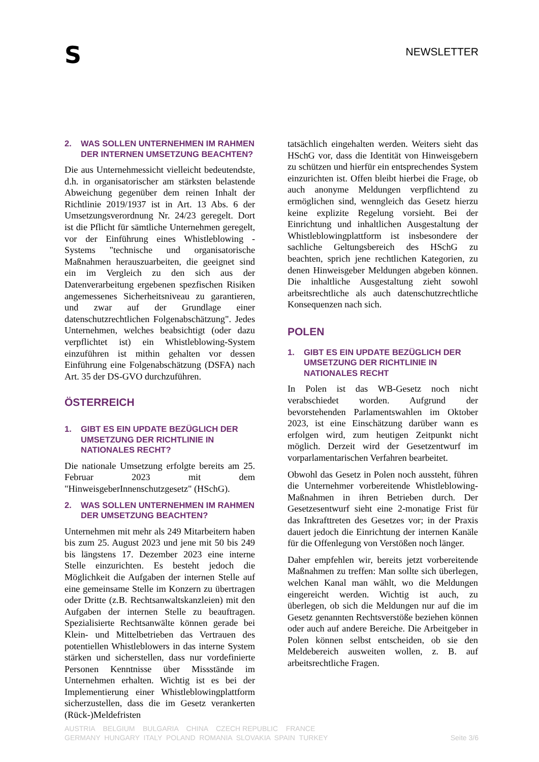S
NEWSLETTER
2. WAS SOLLEN UNTERNEHMEN IM RAHMEN DER INTERNEN UMSETZUNG BEACHTEN?
Die aus Unternehmessicht vielleicht bedeutendste, d.h. in organisatorischer am stärksten belastende Abweichung gegenüber dem reinen Inhalt der Richtlinie 2019/1937 ist in Art. 13 Abs. 6 der Umsetzungsverordnung Nr. 24/23 geregelt. Dort ist die Pflicht für sämtliche Unternehmen geregelt, vor der Einführung eines Whistleblowing - Systems "technische und organisatorische Maßnahmen herauszuarbeiten, die geeignet sind ein im Vergleich zu den sich aus der Datenverarbeitung ergebenen spezfischen Risiken angemessenes Sicherheitsniveau zu garantieren, und zwar auf der Grundlage einer datenschutzrechtlichen Folgenabschätzung". Jedes Unternehmen, welches beabsichtigt (oder dazu verpflichtet ist) ein Whistleblowing-System einzuführen ist mithin gehalten vor dessen Einführung eine Folgenabschätzung (DSFA) nach Art. 35 der DS-GVO durchzuführen.
ÖSTERREICH
1. GIBT ES EIN UPDATE BEZÜGLICH DER UMSETZUNG DER RICHTLINIE IN NATIONALES RECHT?
Die nationale Umsetzung erfolgte bereits am 25. Februar 2023 mit dem "HinweisgeberInnenschutzgesetz" (HSchG).
2. WAS SOLLEN UNTERNEHMEN IM RAHMEN DER UMSETZUNG BEACHTEN?
Unternehmen mit mehr als 249 Mitarbeitern haben bis zum 25. August 2023 und jene mit 50 bis 249 bis längstens 17. Dezember 2023 eine interne Stelle einzurichten. Es besteht jedoch die Möglichkeit die Aufgaben der internen Stelle auf eine gemeinsame Stelle im Konzern zu übertragen oder Dritte (z.B. Rechtsanwaltskanzleien) mit den Aufgaben der internen Stelle zu beauftragen. Spezialisierte Rechtsanwälte können gerade bei Klein- und Mittelbetrieben das Vertrauen des potentiellen Whistleblowers in das interne System stärken und sicherstellen, dass nur vordefinierte Personen Kenntnisse über Missstände im Unternehmen erhalten. Wichtig ist es bei der Implementierung einer Whistleblowingplattform sicherzustellen, dass die im Gesetz verankerten (Rück-)Meldefristen
tatsächlich eingehalten werden. Weiters sieht das HSchG vor, dass die Identität von Hinweisgebern zu schützen und hierfür ein entsprechendes System einzurichten ist. Offen bleibt hierbei die Frage, ob auch anonyme Meldungen verpflichtend zu ermöglichen sind, wenngleich das Gesetz hierzu keine explizite Regelung vorsieht. Bei der Einrichtung und inhaltlichen Ausgestaltung der Whistleblowingplattform ist insbesondere der sachliche Geltungsbereich des HSchG zu beachten, sprich jene rechtlichen Kategorien, zu denen Hinweisgeber Meldungen abgeben können. Die inhaltliche Ausgestaltung zieht sowohl arbeitsrechtliche als auch datenschutzrechtliche Konsequenzen nach sich.
POLEN
1. GIBT ES EIN UPDATE BEZÜGLICH DER UMSETZUNG DER RICHTLINIE IN NATIONALES RECHT
In Polen ist das WB-Gesetz noch nicht verabschiedet worden. Aufgrund der bevorstehenden Parlamentswahlen im Oktober 2023, ist eine Einschätzung darüber wann es erfolgen wird, zum heutigen Zeitpunkt nicht möglich. Derzeit wird der Gesetzentwurf im vorparlamentarischen Verfahren bearbeitet.
Obwohl das Gesetz in Polen noch aussteht, führen die Unternehmer vorbereitende Whistleblowing-Maßnahmen in ihren Betrieben durch. Der Gesetzesentwurf sieht eine 2-monatige Frist für das Inkrafttreten des Gesetzes vor; in der Praxis dauert jedoch die Einrichtung der internen Kanäle für die Offenlegung von Verstößen noch länger.
Daher empfehlen wir, bereits jetzt vorbereitende Maßnahmen zu treffen: Man sollte sich überlegen, welchen Kanal man wählt, wo die Meldungen eingereicht werden. Wichtig ist auch, zu überlegen, ob sich die Meldungen nur auf die im Gesetz genannten Rechtsverstöße beziehen können oder auch auf andere Bereiche. Die Arbeitgeber in Polen können selbst entscheiden, ob sie den Meldebereich ausweiten wollen, z. B. auf arbeitsrechtliche Fragen.
AUSTRIA BELGIUM BULGARIA CHINA CZECH REPUBLIC FRANCE
GERMANY HUNGARY ITALY POLAND ROMANIA SLOVAKIA SPAIN TURKEY
Seite 3/6